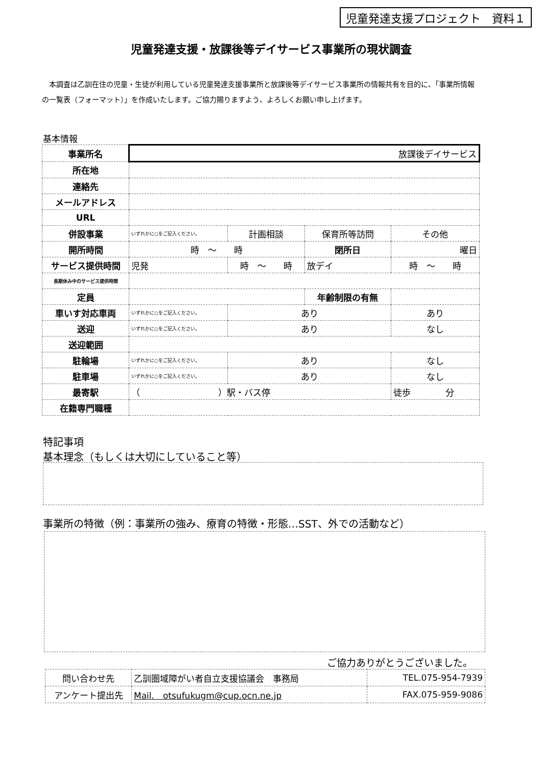児童発達支援プロジェクト　資料１
児童発達支援・放課後等デイサービス事業所の現状調査
　本調査は乙訓在住の児童・生徒が利用している児童発達支援事業所と放課後等デイサービス事業所の情報共有を目的に、「事業所情報の一覧表（フォーマット）」を作成いたします。ご協力賜りますよう、よろしくお願い申し上げます。
基本情報
| 事業所名 | 放課後デイサービス | | | | |
| 所在地 | | | | | |
| 連絡先 | | | | | |
| メールアドレス | | | | | |
| URL | | | | | |
| 併設事業 | いずれかに○をご記入ください。 | 計画相談 | 保育所等訪問 | | その他 |
| 開所時間 | 時 ～ 時 | | 閉所日 | 曜日 | |
| サービス提供時間 | 児発 | 時 ～ 時 | 放デイ | 時 ～ 時 | |
| 長期休み中のサービス提供時間 | | | | | |
| 定員 | | | 年齢制限の有無 | | |
| 車いす対応車両 | いずれかに○をご記入ください。 | あり | | あり | |
| 送迎 | いずれかに○をご記入ください。 | あり | | なし | |
| 送迎範囲 | | | | | |
| 駐輪場 | いずれかに○をご記入ください。 | あり | | なし | |
| 駐車場 | いずれかに○をご記入ください。 | あり | | なし | |
| 最寄駅 | （ ）駅・バス停 | | | 徒歩 分 | |
| 在籍専門職種 | | | | | |
特記事項
基本理念（もしくは大切にしていること等）
事業所の特徴（例：事業所の強み、療育の特徴・形態…SST、外での活動など）
ご協力ありがとうございました。
| 問い合わせ先 | 乙訓圏域障がい者自立支援協議会 事務局 | TEL.075-954-7939 |
| アンケート提出先 | Mail. otsufukugm@cup.ocn.ne.jp | FAX.075-959-9086 |